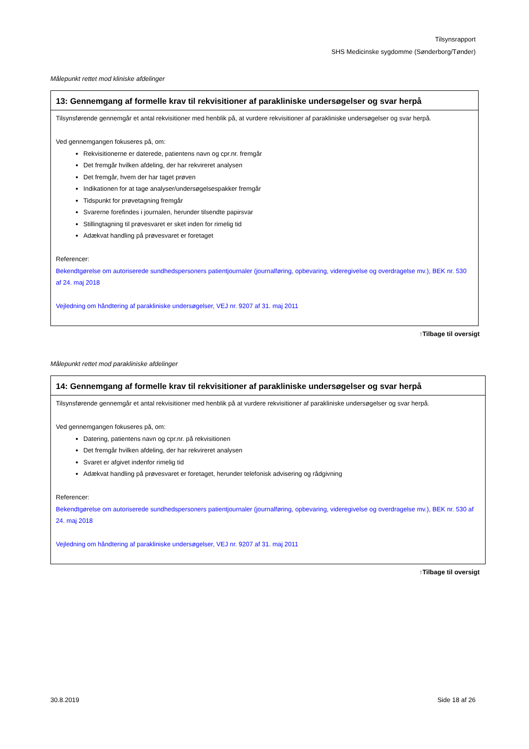Tilsynsrapport
SHS Medicinske sygdomme (Sønderborg/Tønder)
Målepunkt rettet mod kliniske afdelinger
| 13: Gennemgang af formelle krav til rekvisitioner af parakliniske undersøgelser og svar herpå |
| --- |
| Tilsynsførende gennemgår et antal rekvisitioner med henblik på, at vurdere rekvisitioner af parakliniske undersøgelser og svar herpå. Ved gennemgangen fokuseres på, om: Rekvisitionerne er daterede, patientens navn og cpr.nr. fremgår Det fremgår hvilken afdeling, der har rekvireret analysen Det fremgår, hvem der har taget prøven Indikationen for at tage analyser/undersøgelsespakker fremgår Tidspunkt for prøvetagning fremgår Svarerne forefindes i journalen, herunder tilsendte papirsvar Stillingtagning til prøvesvaret er sket inden for rimelig tid Adækvat handling på prøvesvaret er foretaget Referencer: Bekendtgørelse om autoriserede sundhedspersoners patientjournaler (journalføring, opbevaring, videregivelse og overdragelse mv.), BEK nr. 530 af 24. maj 2018 Vejledning om håndtering af parakliniske undersøgelser, VEJ nr. 9207 af 31. maj 2011 |
↑Tilbage til oversigt
Målepunkt rettet mod parakliniske afdelinger
| 14: Gennemgang af formelle krav til rekvisitioner af parakliniske undersøgelser og svar herpå |
| --- |
| Tilsynsførende gennemgår et antal rekvisitioner med henblik på at vurdere rekvisitioner af parakliniske undersøgelser og svar herpå. Ved gennemgangen fokuseres på, om: Datering, patientens navn og cpr.nr. på rekvisitionen Det fremgår hvilken afdeling, der har rekvireret analysen Svaret er afgivet indenfor rimelig tid Adækvat handling på prøvesvaret er foretaget, herunder telefonisk advisering og rådgivning Referencer: Bekendtgørelse om autoriserede sundhedspersoners patientjournaler (journalføring, opbevaring, videregivelse og overdragelse mv.), BEK nr. 530 af 24. maj 2018 Vejledning om håndtering af parakliniske undersøgelser, VEJ nr. 9207 af 31. maj 2011 |
↑Tilbage til oversigt
30.8.2019 Side 18 af 26